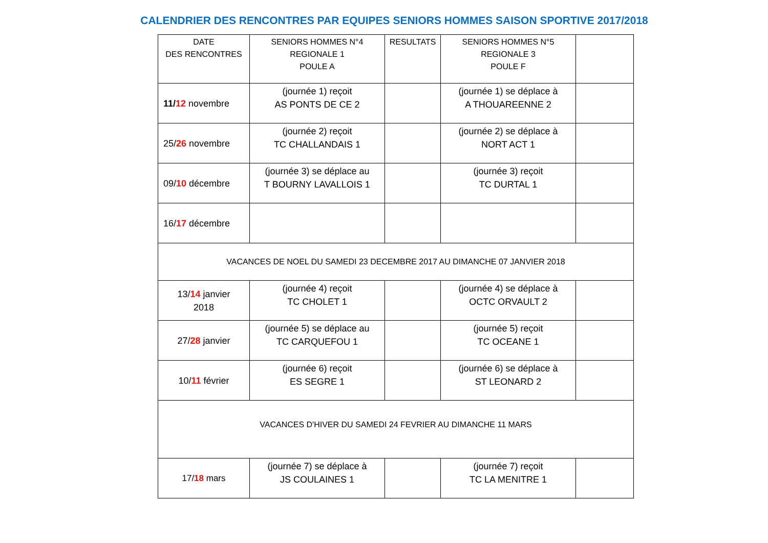CALENDRIER DES RENCONTRES PAR EQUIPES SENIORS HOMMES SAISON SPORTIVE 2017/2018
| DATE DES RENCONTRES | SENIORS HOMMES N°4 REGIONALE 1 POULE A | RESULTATS | SENIORS HOMMES N°5 REGIONALE 3 POULE F | |
| --- | --- | --- | --- | --- |
| 11/ 12 novembre | (journée 1) reçoit AS PONTS DE CE 2 | | (journée 1) se déplace à A THOUAREENNE 2 | |
| 25/ 26 novembre | (journée 2) reçoit TC CHALLANDAIS 1 | | (journée 2) se déplace à NORT ACT 1 | |
| 09/ 10 décembre | (journée 3) se déplace au T BOURNY LAVALLOIS 1 | | (journée 3) reçoit TC DURTAL 1 | |
| 16/ 17 décembre | | | | |
| VACANCES DE NOEL DU SAMEDI 23 DECEMBRE 2017 AU DIMANCHE 07 JANVIER 2018 | | | | |
| 13/ 14 janvier 2018 | (journée 4) reçoit TC CHOLET 1 | | (journée 4) se déplace à OCTC ORVAULT 2 | |
| 27/ 28 janvier | (journée 5) se déplace au TC CARQUEFOU 1 | | (journée 5) reçoit TC OCEANE 1 | |
| 10/ 11 février | (journée 6) reçoit ES SEGRE 1 | | (journée 6) se déplace à ST LEONARD 2 | |
| VACANCES D'HIVER DU SAMEDI 24 FEVRIER AU DIMANCHE 11 MARS | | | | |
| 17/ 18 mars | (journée 7) se déplace à JS COULAINES 1 | | (journée 7) reçoit TC LA MENITRE 1 | |